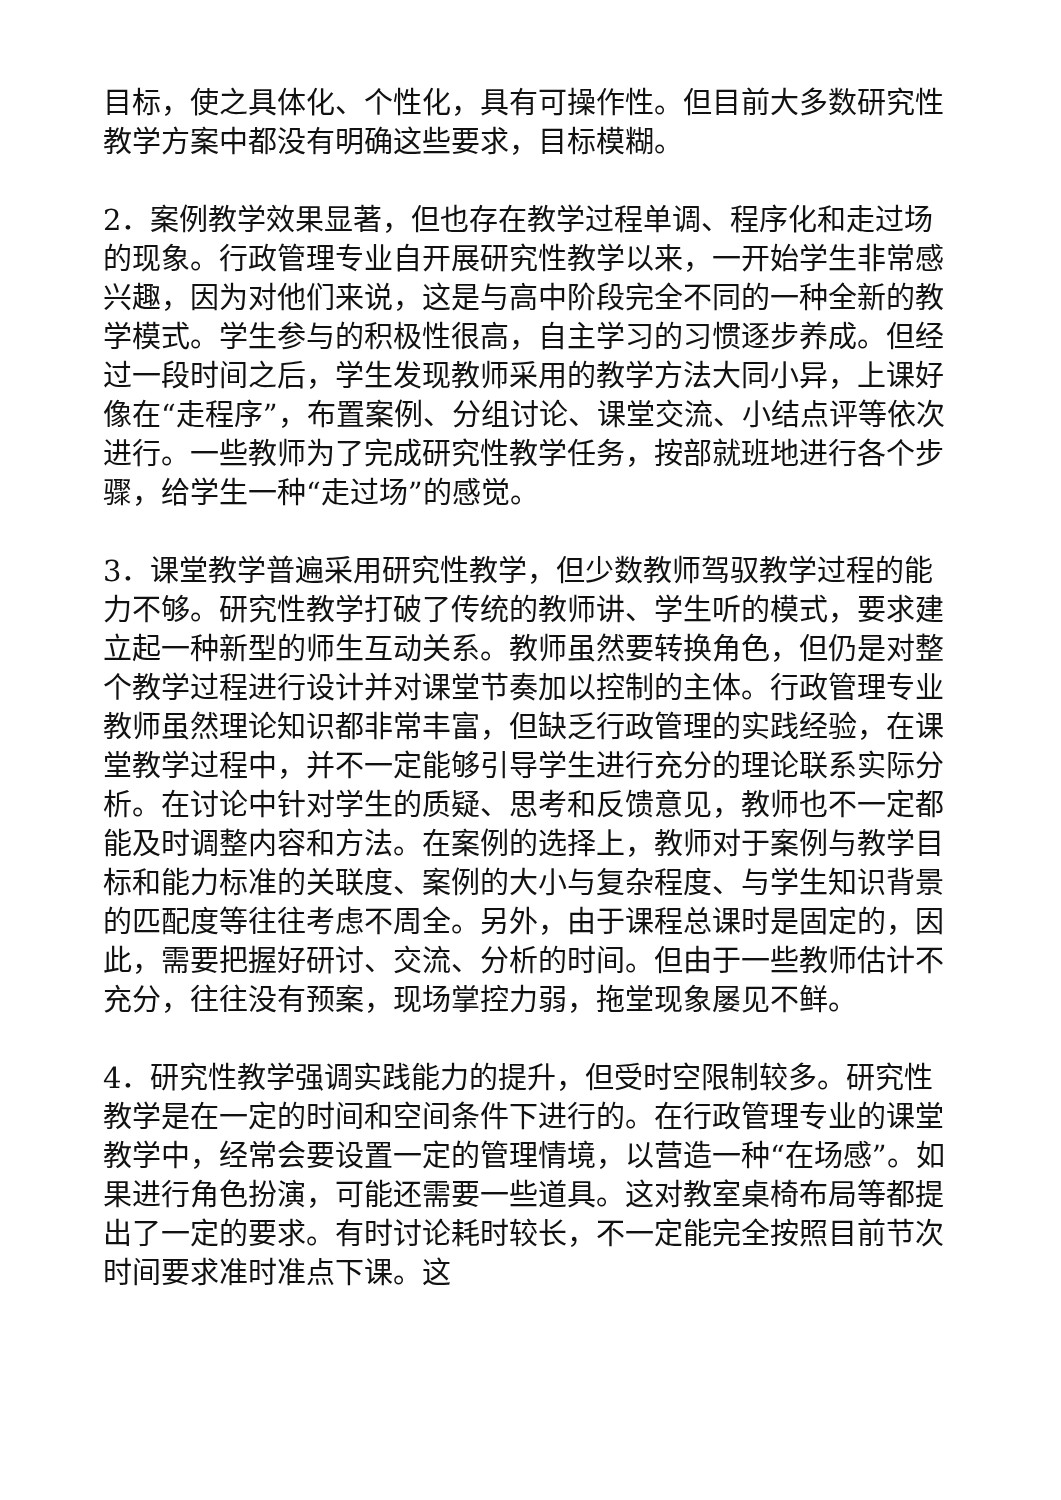目标，使之具体化、个性化，具有可操作性。但目前大多数研究性教学方案中都没有明确这些要求，目标模糊。
2．案例教学效果显著，但也存在教学过程单调、程序化和走过场的现象。行政管理专业自开展研究性教学以来，一开始学生非常感兴趣，因为对他们来说，这是与高中阶段完全不同的一种全新的教学模式。学生参与的积极性很高，自主学习的习惯逐步养成。但经过一段时间之后，学生发现教师采用的教学方法大同小异，上课好像在“走程序”，布置案例、分组讨论、课堂交流、小结点评等依次进行。一些教师为了完成研究性教学任务，按部就班地进行各个步骤，给学生一种“走过场”的感觉。
3．课堂教学普遍采用研究性教学，但少数教师驾驭教学过程的能力不够。研究性教学打破了传统的教师讲、学生听的模式，要求建立起一种新型的师生互动关系。教师虽然要转换角色，但仍是对整个教学过程进行设计并对课堂节奏加以控制的主体。行政管理专业教师虽然理论知识都非常丰富，但缺乏行政管理的实践经验，在课堂教学过程中，并不一定能够引导学生进行充分的理论联系实际分析。在讨论中针对学生的质疑、思考和反馈意见，教师也不一定都能及时调整内容和方法。在案例的选择上，教师对于案例与教学目标和能力标准的关联度、案例的大小与复杂程度、与学生知识背景的匹配度等往往考虑不周全。另外，由于课程总课时是固定的，因此，需要把握好研讨、交流、分析的时间。但由于一些教师估计不充分，往往没有预案，现场掌控力弱，拖堂现象屡见不鲜。
4．研究性教学强调实践能力的提升，但受时空限制较多。研究性教学是在一定的时间和空间条件下进行的。在行政管理专业的课堂教学中，经常会要设置一定的管理情境，以营造一种“在场感”。如果进行角色扮演，可能还需要一些道具。这对教室桌椅布局等都提出了一定的要求。有时讨论耗时较长，不一定能完全按照目前节次时间要求准时准点下课。这